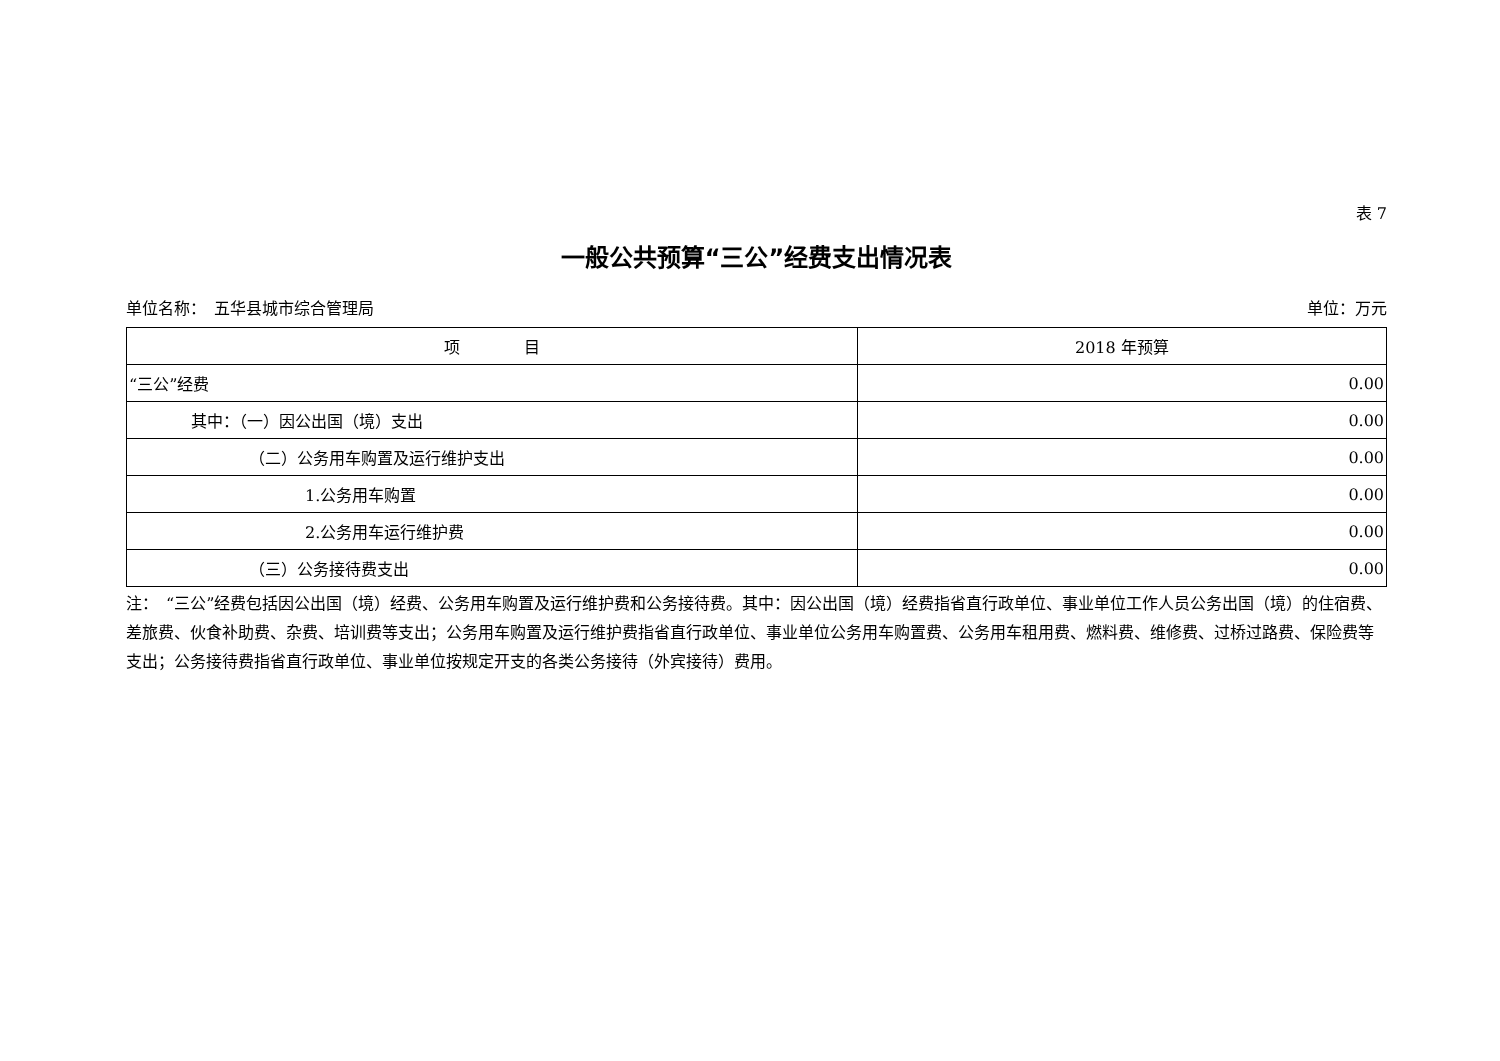表 7
一般公共预算“三公”经费支出情况表
单位名称：　五华县城市综合管理局 单位：万元
| 项 目 | 2018 年预算 |
| --- | --- |
| “三公”经费 | 0.00 |
| 其中：（一）因公出国（境）支出 | 0.00 |
| （二）公务用车购置及运行维护支出 | 0.00 |
| 1.公务用车购置 | 0.00 |
| 2.公务用车运行维护费 | 0.00 |
| （三）公务接待费支出 | 0.00 |
注：　“三公”经费包括因公出国（境）经费、公务用车购置及运行维护费和公务接待费。其中：因公出国（境）经费指省直行政单位、事业单位工作人员公务出国（境）的住宿费、差旅费、伙食补助费、杂费、培训费等支出；公务用车购置及运行维护费指省直行政单位、事业单位公务用车购置费、公务用车租用费、燃料费、维修费、过桥过路费、保险费等支出；公务接待费指省直行政单位、事业单位按规定开支的各类公务接待（外宾接待）费用。